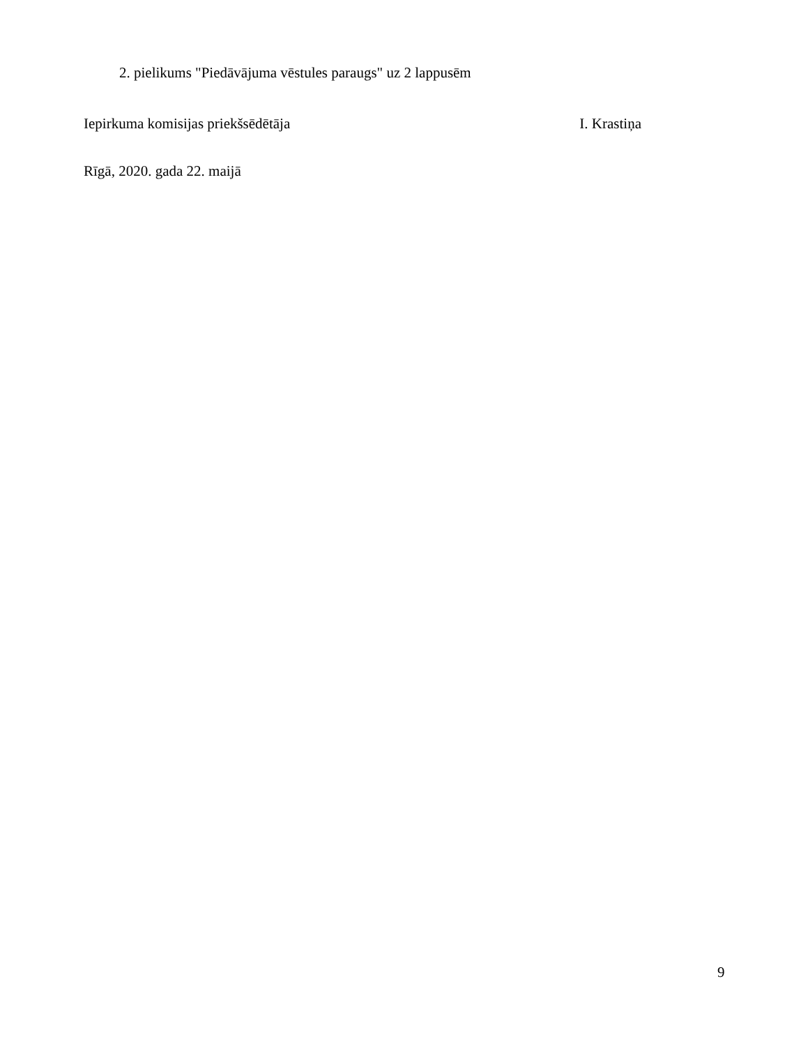2. pielikums "Piedāvājuma vēstules paraugs" uz 2 lappusēm
Iepirkuma komisijas priekšsēdētāja I. Krastiņa
Rīgā, 2020. gada 22. maijā
9